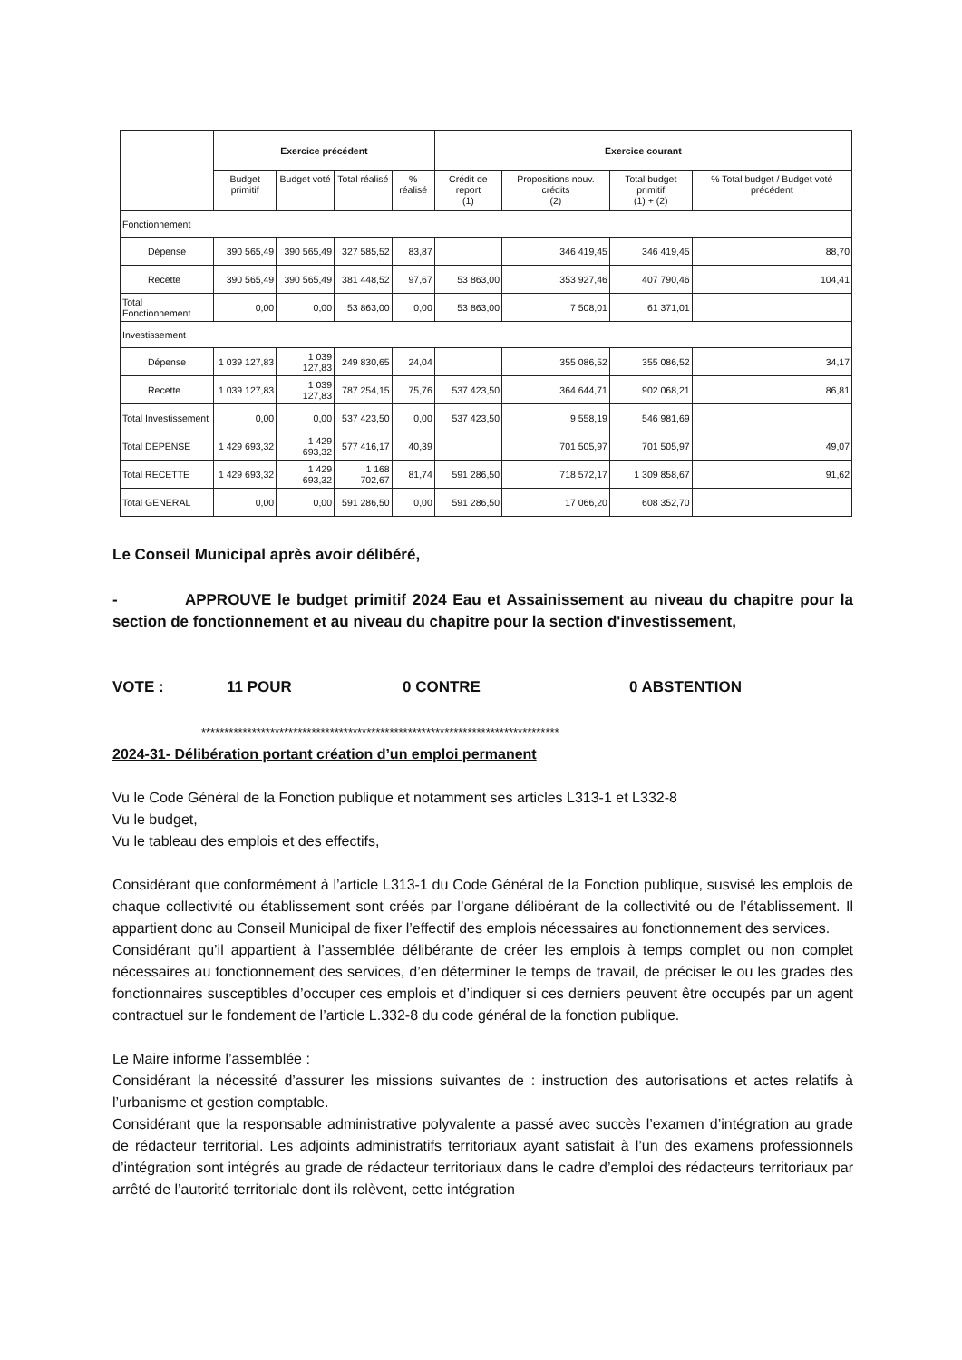| | Exercice précédent | | | | Exercice courant | | | |
| --- | --- | --- | --- | --- | --- | --- | --- | --- |
| | Budget primitif | Budget voté | Total réalisé | % réalisé | Crédit de report (1) | Propositions nouv. crédits (2) | Total budget primitif (1) + (2) | % Total budget / Budget voté précédent |
| Fonctionnement | | | | | | | | |
| Dépense | 390 565,49 | 390 565,49 | 327 585,52 | 83,87 | | 346 419,45 | 346 419,45 | 88,70 |
| Recette | 390 565,49 | 390 565,49 | 381 448,52 | 97,67 | 53 863,00 | 353 927,46 | 407 790,46 | 104,41 |
| Total Fonctionnement | 0,00 | 0,00 | 53 863,00 | 0,00 | 53 863,00 | 7 508,01 | 61 371,01 | |
| Investissement | | | | | | | | |
| Dépense | 1 039 127,83 | 1 039 127,83 | 249 830,65 | 24,04 | | 355 086,52 | 355 086,52 | 34,17 |
| Recette | 1 039 127,83 | 1 039 127,83 | 787 254,15 | 75,76 | 537 423,50 | 364 644,71 | 902 068,21 | 86,81 |
| Total Investissement | 0,00 | 0,00 | 537 423,50 | 0,00 | 537 423,50 | 9 558,19 | 546 981,69 | |
| Total DEPENSE | 1 429 693,32 | 1 429 693,32 | 577 416,17 | 40,39 | | 701 505,97 | 701 505,97 | 49,07 |
| Total RECETTE | 1 429 693,32 | 1 429 693,32 | 1 168 702,67 | 81,74 | 591 286,50 | 718 572,17 | 1 309 858,67 | 91,62 |
| Total GENERAL | 0,00 | 0,00 | 591 286,50 | 0,00 | 591 286,50 | 17 066,20 | 608 352,70 | |
Le Conseil Municipal après avoir délibéré,
- APPROUVE le budget primitif 2024 Eau et Assainissement au niveau du chapitre pour la section de fonctionnement et au niveau du chapitre pour la section d'investissement,
VOTE : 11 POUR 0 CONTRE 0 ABSTENTION
******************************************************************************
2024-31- Délibération portant création d’un emploi permanent
Vu le Code Général de la Fonction publique et notamment ses articles L313-1 et L332-8
Vu le budget,
Vu le tableau des emplois et des effectifs,
Considérant que conformément à l’article L313-1 du Code Général de la Fonction publique, susvisé les emplois de chaque collectivité ou établissement sont créés par l’organe délibérant de la collectivité ou de l’établissement. Il appartient donc au Conseil Municipal de fixer l’effectif des emplois nécessaires au fonctionnement des services.
Considérant qu’il appartient à l’assemblée délibérante de créer les emplois à temps complet ou non complet nécessaires au fonctionnement des services, d’en déterminer le temps de travail, de préciser le ou les grades des fonctionnaires susceptibles d’occuper ces emplois et d’indiquer si ces derniers peuvent être occupés par un agent contractuel sur le fondement de l’article L.332-8 du code général de la fonction publique.
Le Maire informe l’assemblée :
Considérant la nécessité d’assurer les missions suivantes de : instruction des autorisations et actes relatifs à l’urbanisme et gestion comptable.
Considérant que la responsable administrative polyvalente a passé avec succès l’examen d’intégration au grade de rédacteur territorial. Les adjoints administratifs territoriaux ayant satisfait à l’un des examens professionnels d’intégration sont intégrés au grade de rédacteur territoriaux dans le cadre d’emploi des rédacteurs territoriaux par arrêté de l’autorité territoriale dont ils relèvent, cette intégration